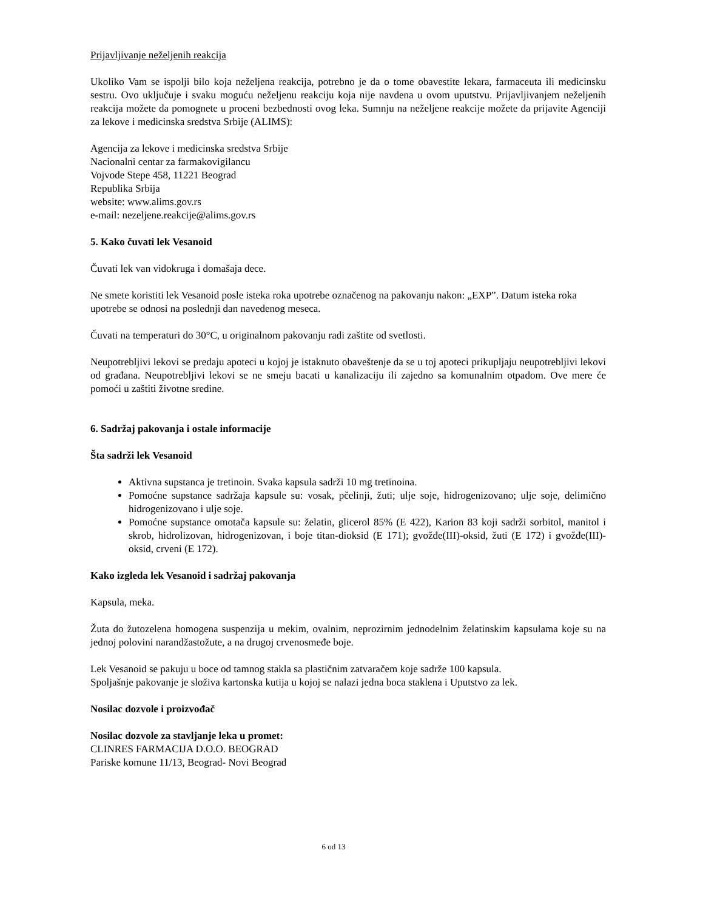Prijavljivanje neželjenih reakcija
Ukoliko Vam se ispolji bilo koja neželjena reakcija, potrebno je da o tome obavestite lekara, farmaceuta ili medicinsku sestru. Ovo uključuje i svaku moguću neželjenu reakciju koja nije navdena u ovom uputstvu. Prijavljivanjem neželjenih reakcija možete da pomognete u proceni bezbednosti ovog leka. Sumnju na neželjene reakcije možete da prijavite Agenciji za lekove i medicinska sredstva Srbije (ALIMS):
Agencija za lekove i medicinska sredstva Srbije
Nacionalni centar za farmakovigilancu
Vojvode Stepe 458, 11221 Beograd
Republika Srbija
website: www.alims.gov.rs
e-mail: nezeljene.reakcije@alims.gov.rs
5. Kako čuvati lek Vesanoid
Čuvati lek van vidokruga i domašaja dece.
Ne smete koristiti lek Vesanoid posle isteka roka upotrebe označenog na pakovanju nakon: „EXP”. Datum isteka roka upotrebe se odnosi na poslednji dan navedenog meseca.
Čuvati na temperaturi do 30°C, u originalnom pakovanju radi zaštite od svetlosti.
Neupotrebljivi lekovi se predaju apoteci u kojoj je istaknuto obaveštenje da se u toj apoteci prikupljaju neupotrebljivi lekovi od građana. Neupotrebljivi lekovi se ne smeju bacati u kanalizaciju ili zajedno sa komunalnim otpadom. Ove mere će pomoći u zaštiti životne sredine.
6. Sadržaj pakovanja i ostale informacije
Šta sadrži lek Vesanoid
Aktivna supstanca je tretinoin. Svaka kapsula sadrži 10 mg tretinoina.
Pomoćne supstance sadržaja kapsule su: vosak, pčelinji, žuti; ulje soje, hidrogenizovano; ulje soje, delimično hidrogenizovano i ulje soje.
Pomoćne supstance omotača kapsule su: želatin, glicerol 85% (E 422), Karion 83 koji sadrži sorbitol, manitol i skrob, hidrolizovan, hidrogenizovan, i boje titan-dioksid (E 171); gvožđe(III)-oksid, žuti (E 172) i gvožđe(III)-oksid, crveni (E 172).
Kako izgleda lek Vesanoid i sadržaj pakovanja
Kapsula, meka.
Žuta do žutozelena homogena suspenzija u mekim, ovalnim, neprozirnim jednodelnim želatinskim kapsulama koje su na jednoj polovini narandžastožute, a na drugoj crvenosmeđe boje.
Lek Vesanoid se pakuju u boce od tamnog stakla sa plastičnim zatvaračem koje sadrže 100 kapsula.
Spoljašnje pakovanje je složiva kartonska kutija u kojoj se nalazi jedna boca staklena i Uputstvo za lek.
Nosilac dozvole i proizvođač
Nosilac dozvole za stavljanje leka u promet:
CLINRES FARMACIJA D.O.O. BEOGRAD
Pariske komune 11/13, Beograd- Novi Beograd
6 od 13